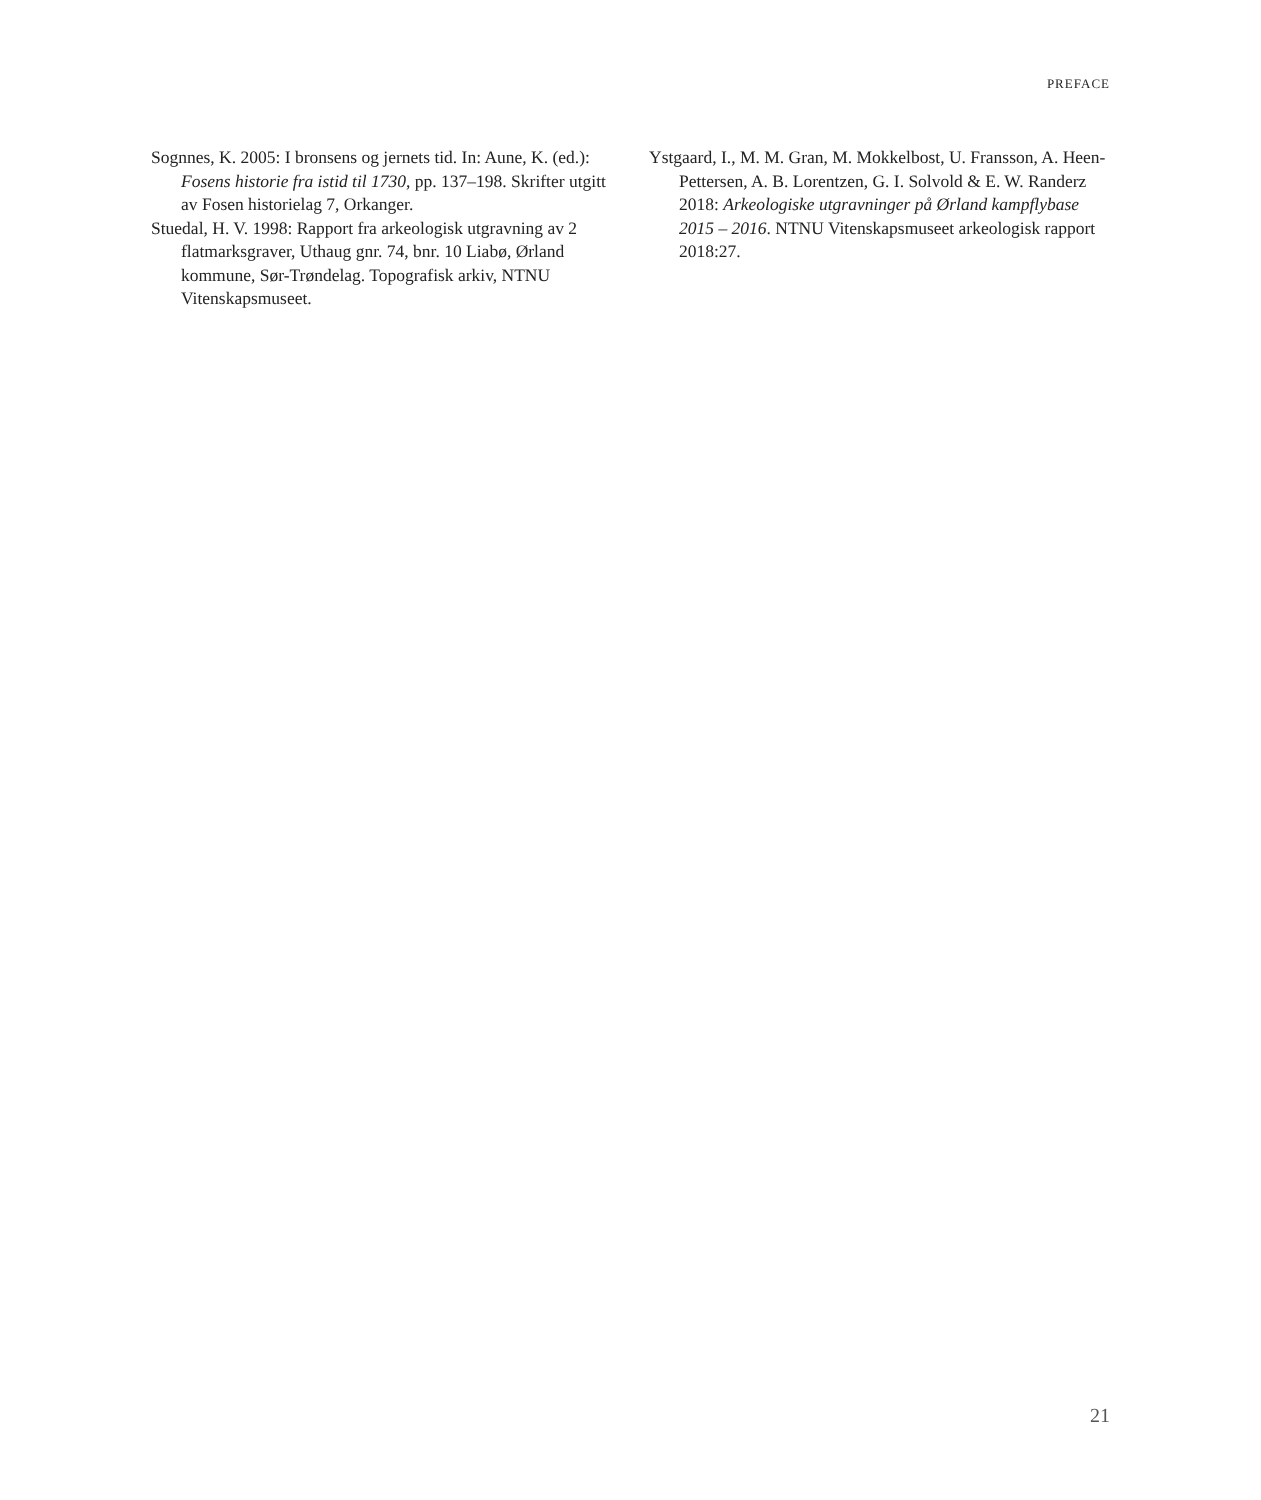PREFACE
Sognnes, K. 2005: I bronsens og jernets tid. In: Aune, K. (ed.): Fosens historie fra istid til 1730, pp. 137–198. Skrifter utgitt av Fosen historielag 7, Orkanger.
Stuedal, H. V. 1998: Rapport fra arkeologisk utgravning av 2 flatmarksgraver, Uthaug gnr. 74, bnr. 10 Liabø, Ørland kommune, Sør-Trøndelag. Topografisk arkiv, NTNU Vitenskapsmuseet.
Ystgaard, I., M. M. Gran, M. Mokkelbost, U. Fransson, A. Heen-Pettersen, A. B. Lorentzen, G. I. Solvold & E. W. Randerz 2018: Arkeologiske utgravninger på Ørland kampflybase 2015 – 2016. NTNU Vitenskapsmuseet arkeologisk rapport 2018:27.
21